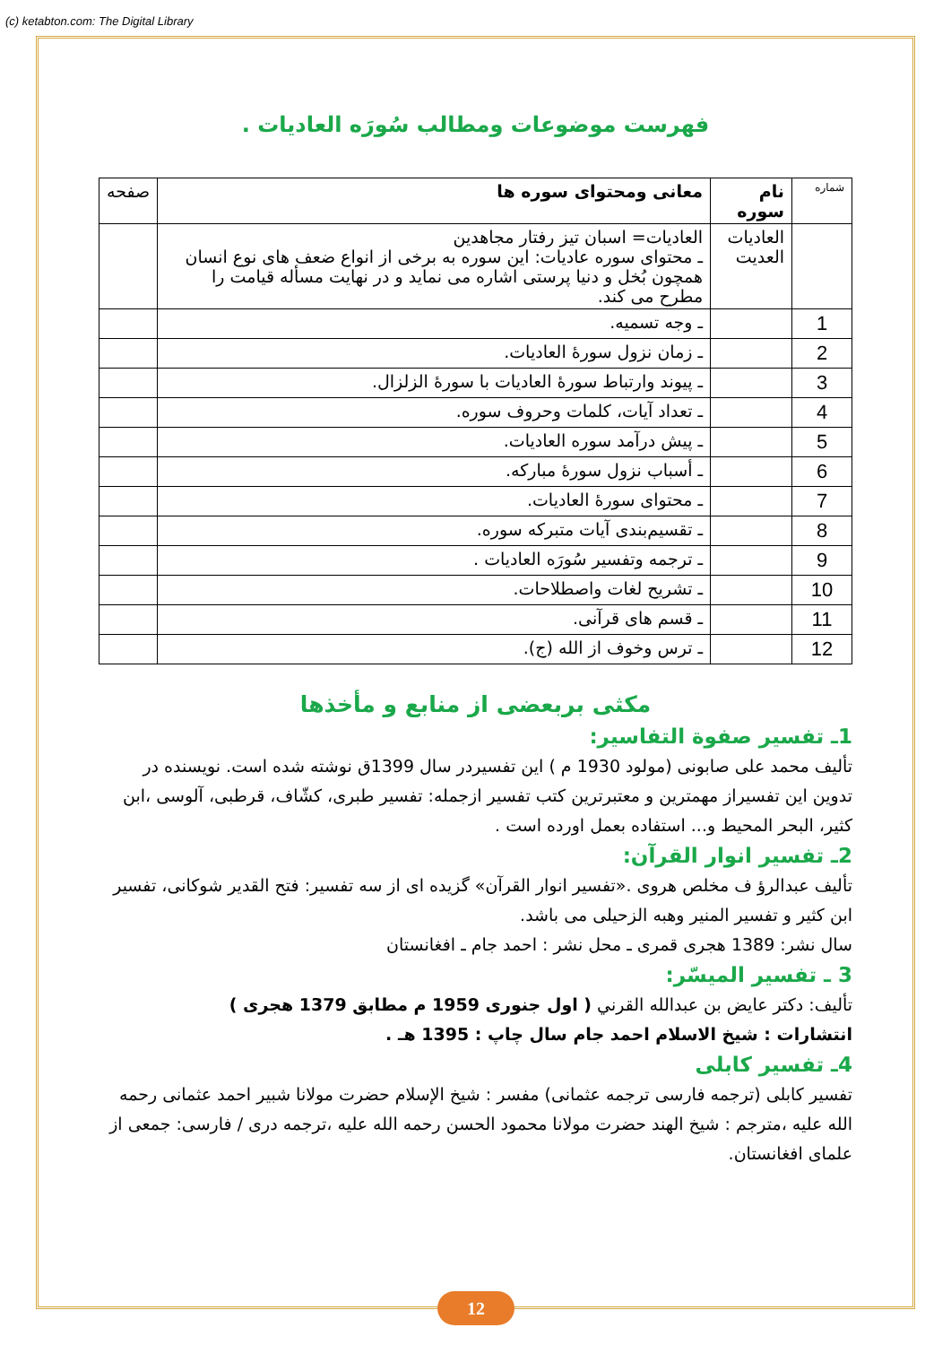(c) ketabton.com: The Digital Library
فهرست موضوعات ومطالب سُورَه العاديات .
| شماره | نام سوره | معانی ومحتوای سوره ها | صفحه |
| --- | --- | --- | --- |
| | العاديات العديت | العاديات= اسبان تيز رفتار مجاهدين ـ محتوای سوره عاديات: اين سوره به برخی از انواع ضعف های نوع انسان همچون بُخل و دنيا پرستی اشاره می نمايد و در نهايت مسأله قيامت را مطرح می كند. | |
| 1 | | ـ وجه تسميه. | |
| 2 | | ـ زمان نزول سورهٔ العاديات. | |
| 3 | | ـ پيوند وارتباط سورهٔ العاديات با سورهٔ الزلزال. | |
| 4 | | ـ تعداد آيات، كلمات وحروف سوره. | |
| 5 | | ـ پيش درآمد سوره العاديات. | |
| 6 | | ـ أسباب نزول سورهٔ مباركه. | |
| 7 | | ـ محتوای سورهٔ العاديات. | |
| 8 | | ـ تقسيم‌بندی آيات متبركه سوره. | |
| 9 | | ـ ترجمه وتفسير سُورَه العاديات . | |
| 10 | | ـ تشريح لغات واصطلاحات. | |
| 11 | | ـ قسم های قرآنی. | |
| 12 | | ـ ترس وخوف از الله (ج). | |
مكثی بربعضی از منابع و مأخذها
1ـ تفسير صفوة التفاسير:
تألیف محمد علی صابونی (مولود 1930 م ) اين تفسيردر سال 1399ق نوشته شده است. نويسنده در تدوين اين تفسيراز مهمترين و معتبرترين كتب تفسير ازجمله: تفسير طبری، كشّاف، قرطبی، آلوسی ،ابن كثير، البحر المحيط و... استفاده بعمل اورده است .
2ـ تفسير انوار القرآن:
تأليف عبدالرؤ ف مخلص هروی .«تفسير انوار القرآن» گزيده ای از سه تفسير: فتح القدير شوكانی، تفسير ابن كثير و تفسير المنير وهبه الزحيلی می باشد.
سال نشر: 1389 هجری قمری ـ محل نشر : احمد جام ـ افغانستان
3 ـ تفسير الميسّر:
تأليف: دكتر عايض بن عبدالله القرني ( اول جنوری 1959 م مطابق 1379 هجری )
انتشارات : شيخ الاسلام احمد جام سال چاپ : 1395 هـ .
4ـ تفسير كابلی
تفسير كابلی (ترجمه فارسی ترجمه عثمانی) مفسر : شيخ الإسلام حضرت مولانا شبير احمد عثمانی رحمه الله عليه ،مترجم : شيخ الهند حضرت مولانا محمود الحسن رحمه الله عليه ،ترجمه دری / فارسی: جمعی از علمای افغانستان.
12